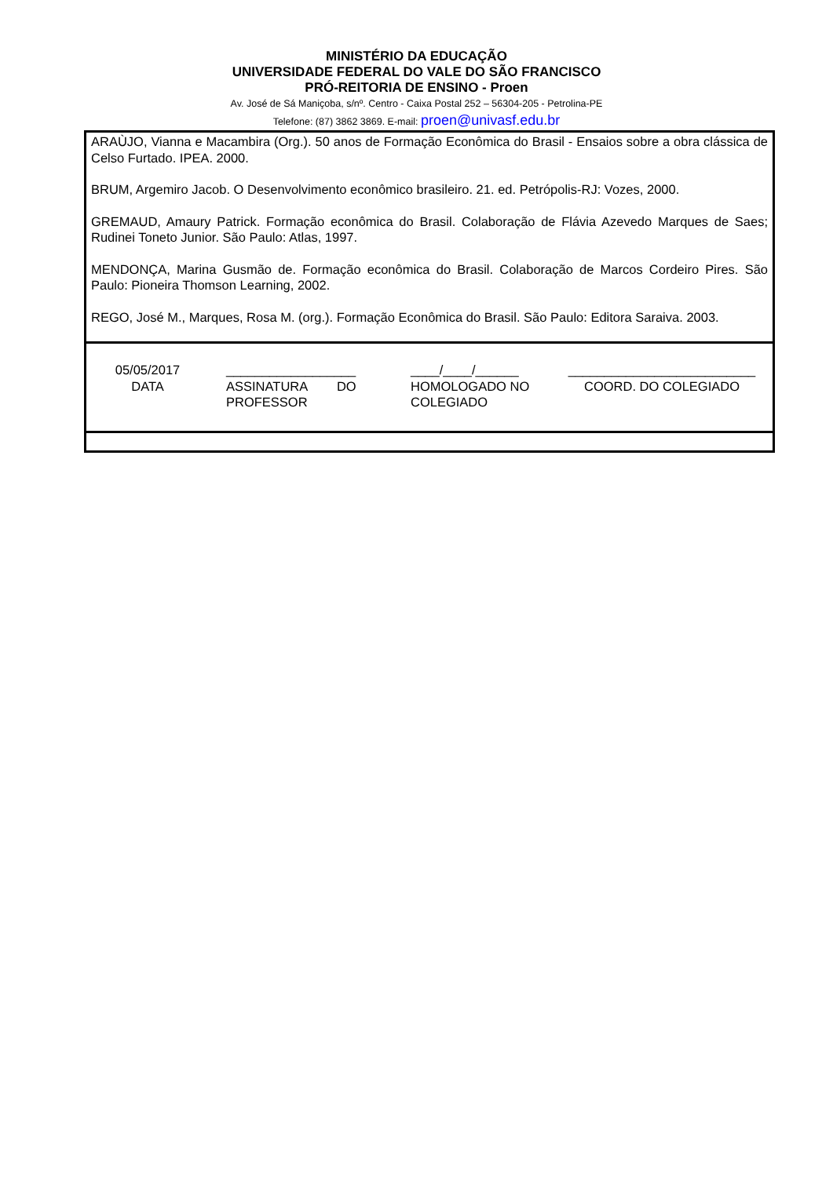MINISTÉRIO DA EDUCAÇÃO
UNIVERSIDADE FEDERAL DO VALE DO SÃO FRANCISCO
PRÓ-REITORIA DE ENSINO - Proen
Av. José de Sá Maniçoba, s/nº. Centro - Caixa Postal 252 – 56304-205 - Petrolina-PE
Telefone: (87) 3862 3869. E-mail: proen@univasf.edu.br
| ARAÙJO, Vianna e Macambira (Org.). 50 anos de Formação Econômica do Brasil - Ensaios sobre a obra clássica de Celso Furtado. IPEA. 2000. BRUM, Argemiro Jacob. O Desenvolvimento econômico brasileiro. 21. ed. Petrópolis-RJ: Vozes, 2000. GREMAUD, Amaury Patrick. Formação econômica do Brasil. Colaboração de Flávia Azevedo Marques de Saes; Rudinei Toneto Junior. São Paulo: Atlas, 1997. MENDONÇA, Marina Gusmão de. Formação econômica do Brasil. Colaboração de Marcos Cordeiro Pires. São Paulo: Pioneira Thomson Learning, 2002. REGO, José M., Marques, Rosa M. (org.). Formação Econômica do Brasil. São Paulo: Editora Saraiva. 2003. |
| 05/05/2017 DATA __________________ ASSINATURA DO PROFESSOR ____/____/______ HOMOLOGADO NO COLEGIADO __________________________ COORD. DO COLEGIADO |